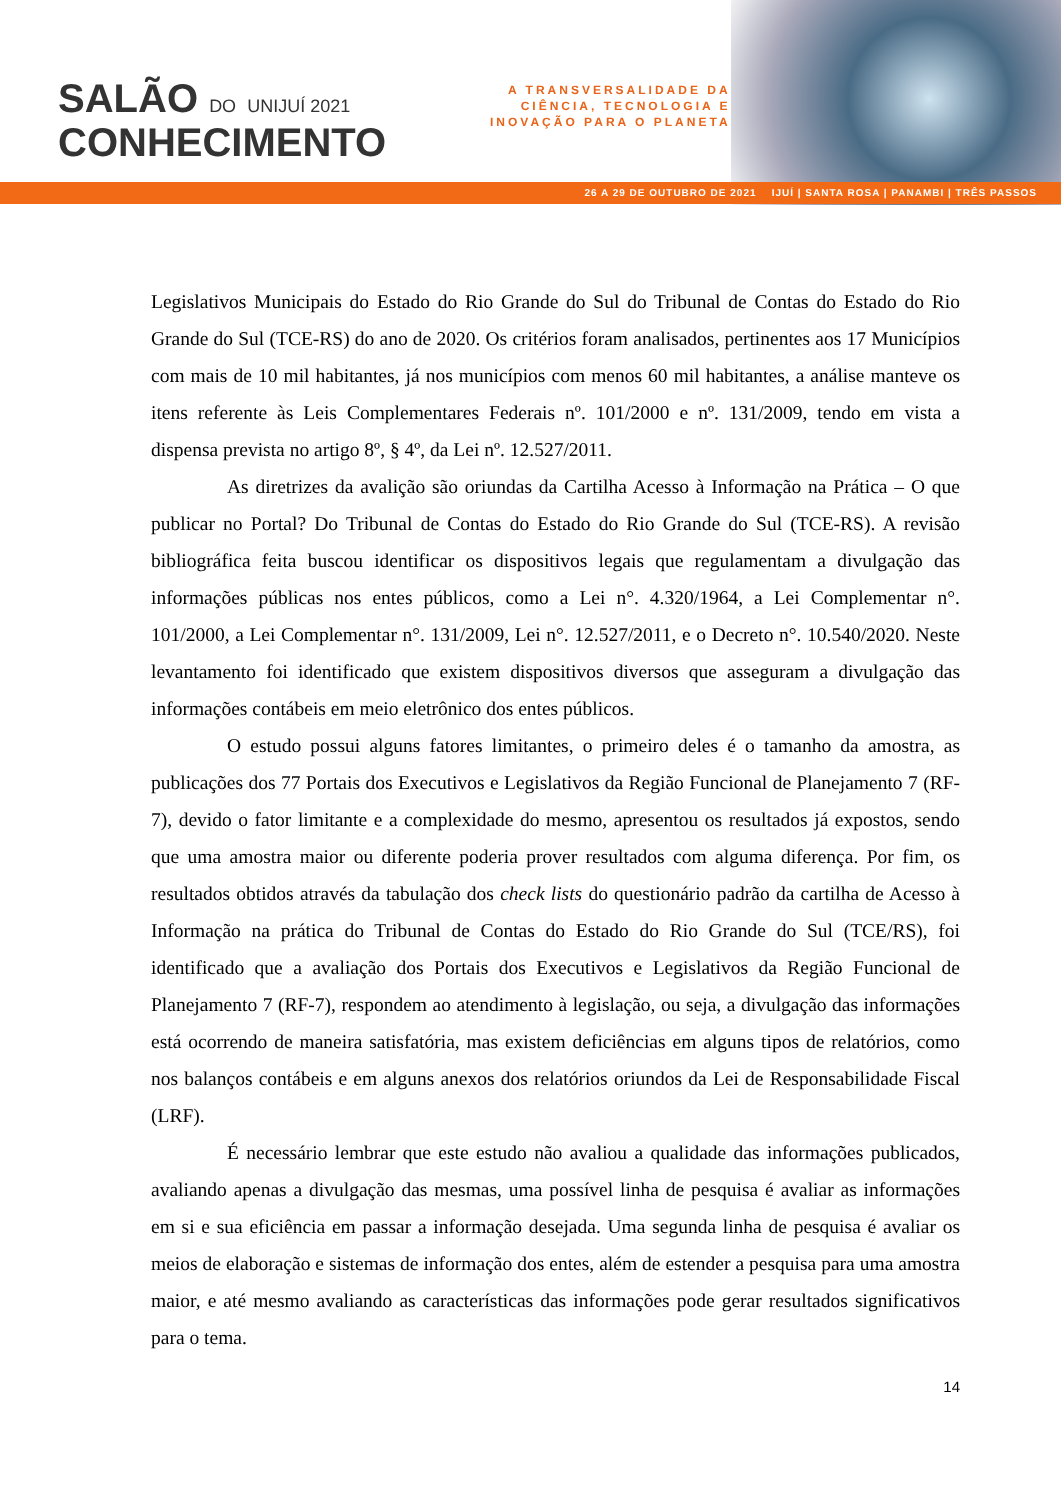SALÃO DO UNIJUÍ 2021
CONHECIMENTO
A TRANSVERSALIDADE DA
CIÊNCIA, TECNOLOGIA E
INOVAÇÃO PARA O PLANETA
26 A 29 DE OUTUBRO DE 2021 IJUÍ | SANTA ROSA | PANAMBI | TRÊS PASSOS
Legislativos Municipais do Estado do Rio Grande do Sul do Tribunal de Contas do Estado do Rio Grande do Sul (TCE-RS) do ano de 2020. Os critérios foram analisados, pertinentes aos 17 Municípios com mais de 10 mil habitantes, já nos municípios com menos 60 mil habitantes, a análise manteve os itens referente às Leis Complementares Federais nº. 101/2000 e nº. 131/2009, tendo em vista a dispensa prevista no artigo 8º, § 4º, da Lei nº. 12.527/2011.
As diretrizes da avalição são oriundas da Cartilha Acesso à Informação na Prática – O que publicar no Portal? Do Tribunal de Contas do Estado do Rio Grande do Sul (TCE-RS). A revisão bibliográfica feita buscou identificar os dispositivos legais que regulamentam a divulgação das informações públicas nos entes públicos, como a Lei n°. 4.320/1964, a Lei Complementar n°. 101/2000, a Lei Complementar n°. 131/2009, Lei n°. 12.527/2011, e o Decreto n°. 10.540/2020. Neste levantamento foi identificado que existem dispositivos diversos que asseguram a divulgação das informações contábeis em meio eletrônico dos entes públicos.
O estudo possui alguns fatores limitantes, o primeiro deles é o tamanho da amostra, as publicações dos 77 Portais dos Executivos e Legislativos da Região Funcional de Planejamento 7 (RF-7), devido o fator limitante e a complexidade do mesmo, apresentou os resultados já expostos, sendo que uma amostra maior ou diferente poderia prover resultados com alguma diferença. Por fim, os resultados obtidos através da tabulação dos check lists do questionário padrão da cartilha de Acesso à Informação na prática do Tribunal de Contas do Estado do Rio Grande do Sul (TCE/RS), foi identificado que a avaliação dos Portais dos Executivos e Legislativos da Região Funcional de Planejamento 7 (RF-7), respondem ao atendimento à legislação, ou seja, a divulgação das informações está ocorrendo de maneira satisfatória, mas existem deficiências em alguns tipos de relatórios, como nos balanços contábeis e em alguns anexos dos relatórios oriundos da Lei de Responsabilidade Fiscal (LRF).
É necessário lembrar que este estudo não avaliou a qualidade das informações publicados, avaliando apenas a divulgação das mesmas, uma possível linha de pesquisa é avaliar as informações em si e sua eficiência em passar a informação desejada. Uma segunda linha de pesquisa é avaliar os meios de elaboração e sistemas de informação dos entes, além de estender a pesquisa para uma amostra maior, e até mesmo avaliando as características das informações pode gerar resultados significativos para o tema.
14